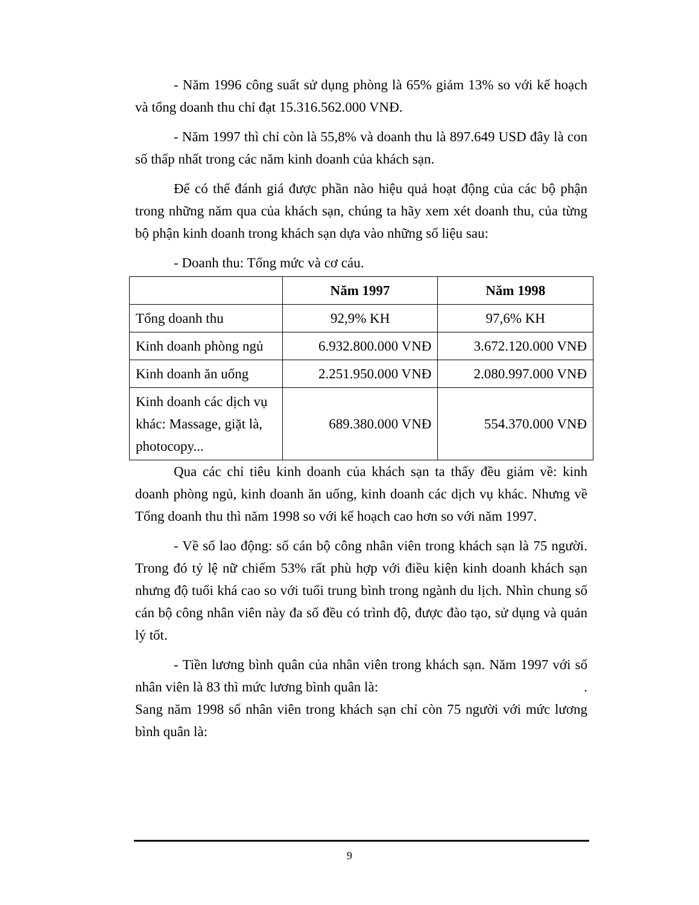- Năm 1996 công suất sử dụng phòng là 65% giảm 13% so với kế hoạch và tổng doanh thu chỉ đạt 15.316.562.000 VNĐ.
- Năm 1997 thì chỉ còn là 55,8% và doanh thu là 897.649 USD đây là con số thấp nhất trong các năm kinh doanh của khách sạn.
Để có thể đánh giá được phần nào hiệu quả hoạt động của các bộ phận trong những năm qua của khách sạn, chúng ta hãy xem xét doanh thu, của từng bộ phận kinh doanh trong khách sạn dựa vào những số liệu sau:
- Doanh thu: Tổng mức và cơ cáu.
| | Năm 1997 | Năm 1998 |
| --- | --- | --- |
| Tổng doanh thu | 92,9% KH | 97,6% KH |
| Kinh doanh phòng ngủ | 6.932.800.000 VNĐ | 3.672.120.000 VNĐ |
| Kinh doanh ăn uống | 2.251.950.000 VNĐ | 2.080.997.000 VNĐ |
| Kinh doanh các dịch vụ khác: Massage, giặt là, photocopy... | 689.380.000 VNĐ | 554.370.000 VNĐ |
Qua các chỉ tiêu kinh doanh của khách sạn ta thấy đều giảm về: kinh doanh phòng ngủ, kinh doanh ăn uống, kinh doanh các dịch vụ khác. Nhưng về Tổng doanh thu thì năm 1998 so với kế hoạch cao hơn so với năm 1997.
- Về số lao động: số cán bộ công nhân viên trong khách sạn là 75 người. Trong đó tỷ lệ nữ chiếm 53% rất phù hợp với điều kiện kinh doanh khách sạn nhưng độ tuổi khá cao so với tuổi trung bình trong ngành du lịch. Nhìn chung số cán bộ công nhân viên này đa số đều có trình độ, được đào tạo, sử dụng và quản lý tốt.
- Tiền lương bình quân của nhân viên trong khách sạn. Năm 1997 với số nhân viên là 83 thì mức lương bình quân là: .
Sang năm 1998 số nhân viên trong khách sạn chỉ còn 75 người với mức lương bình quân là:
9